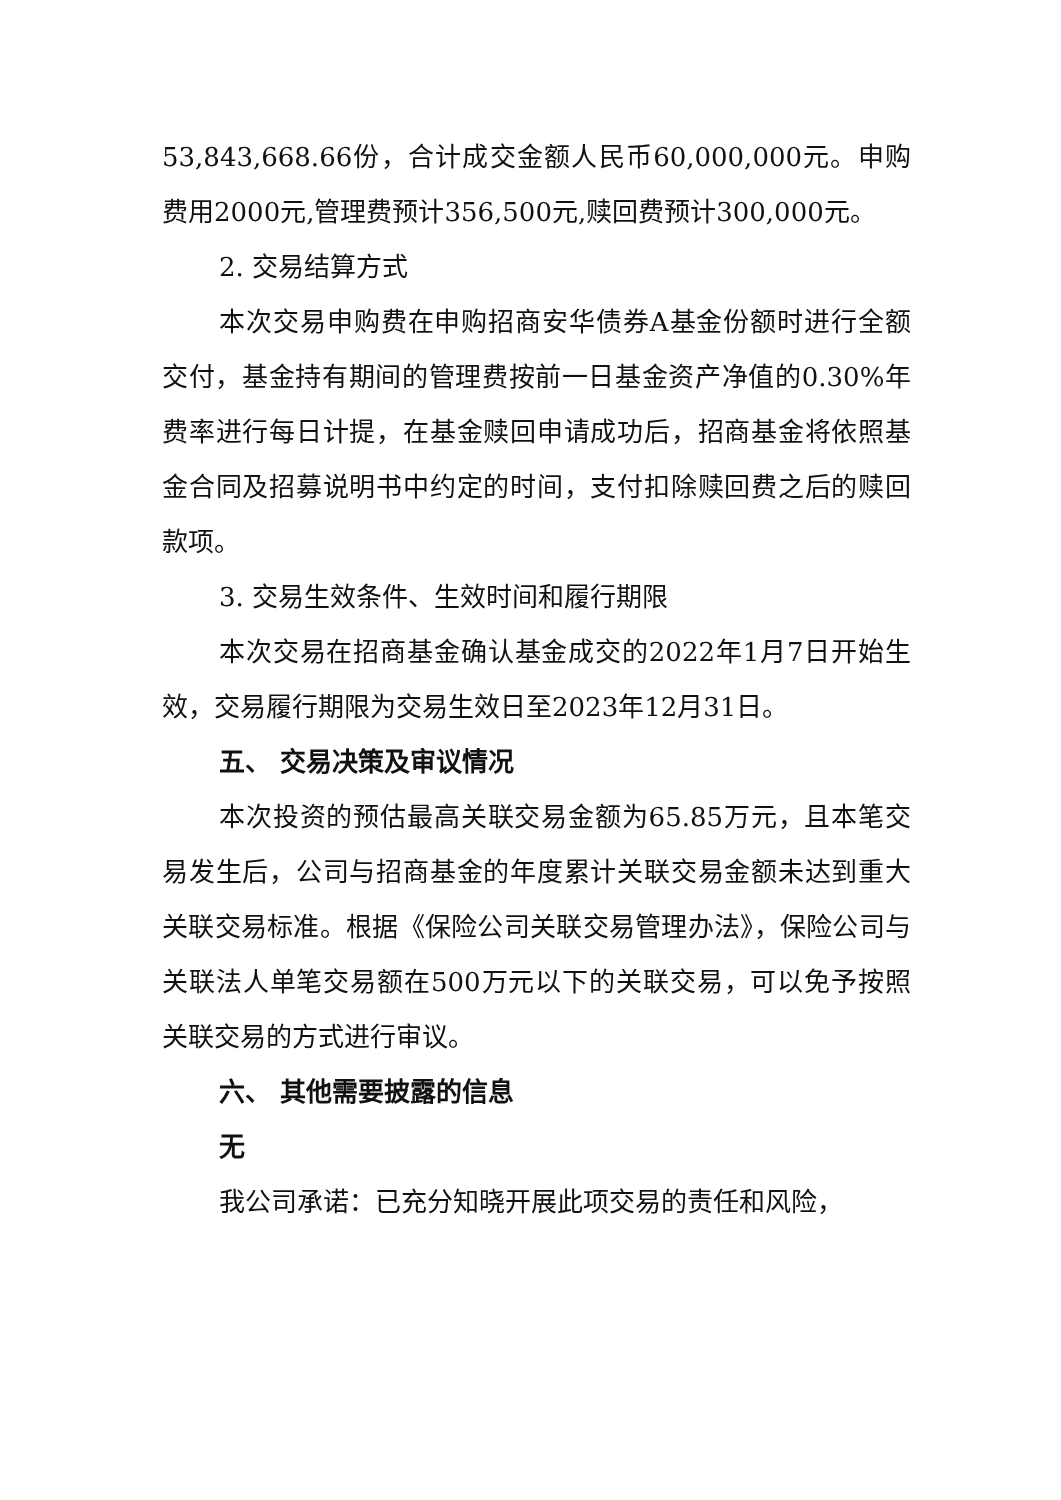53,843,668.66份，合计成交金额人民币60,000,000元。申购费用2000元,管理费预计356,500元,赎回费预计300,000元。
2. 交易结算方式
本次交易申购费在申购招商安华债券A基金份额时进行全额交付，基金持有期间的管理费按前一日基金资产净值的0.30%年费率进行每日计提，在基金赎回申请成功后，招商基金将依照基金合同及招募说明书中约定的时间，支付扣除赎回费之后的赎回款项。
3. 交易生效条件、生效时间和履行期限
本次交易在招商基金确认基金成交的2022年1月7日开始生效，交易履行期限为交易生效日至2023年12月31日。
五、 交易决策及审议情况
本次投资的预估最高关联交易金额为65.85万元，且本笔交易发生后，公司与招商基金的年度累计关联交易金额未达到重大关联交易标准。根据《保险公司关联交易管理办法》，保险公司与关联法人单笔交易额在500万元以下的关联交易，可以免予按照关联交易的方式进行审议。
六、 其他需要披露的信息
无
我公司承诺：已充分知晓开展此项交易的责任和风险，